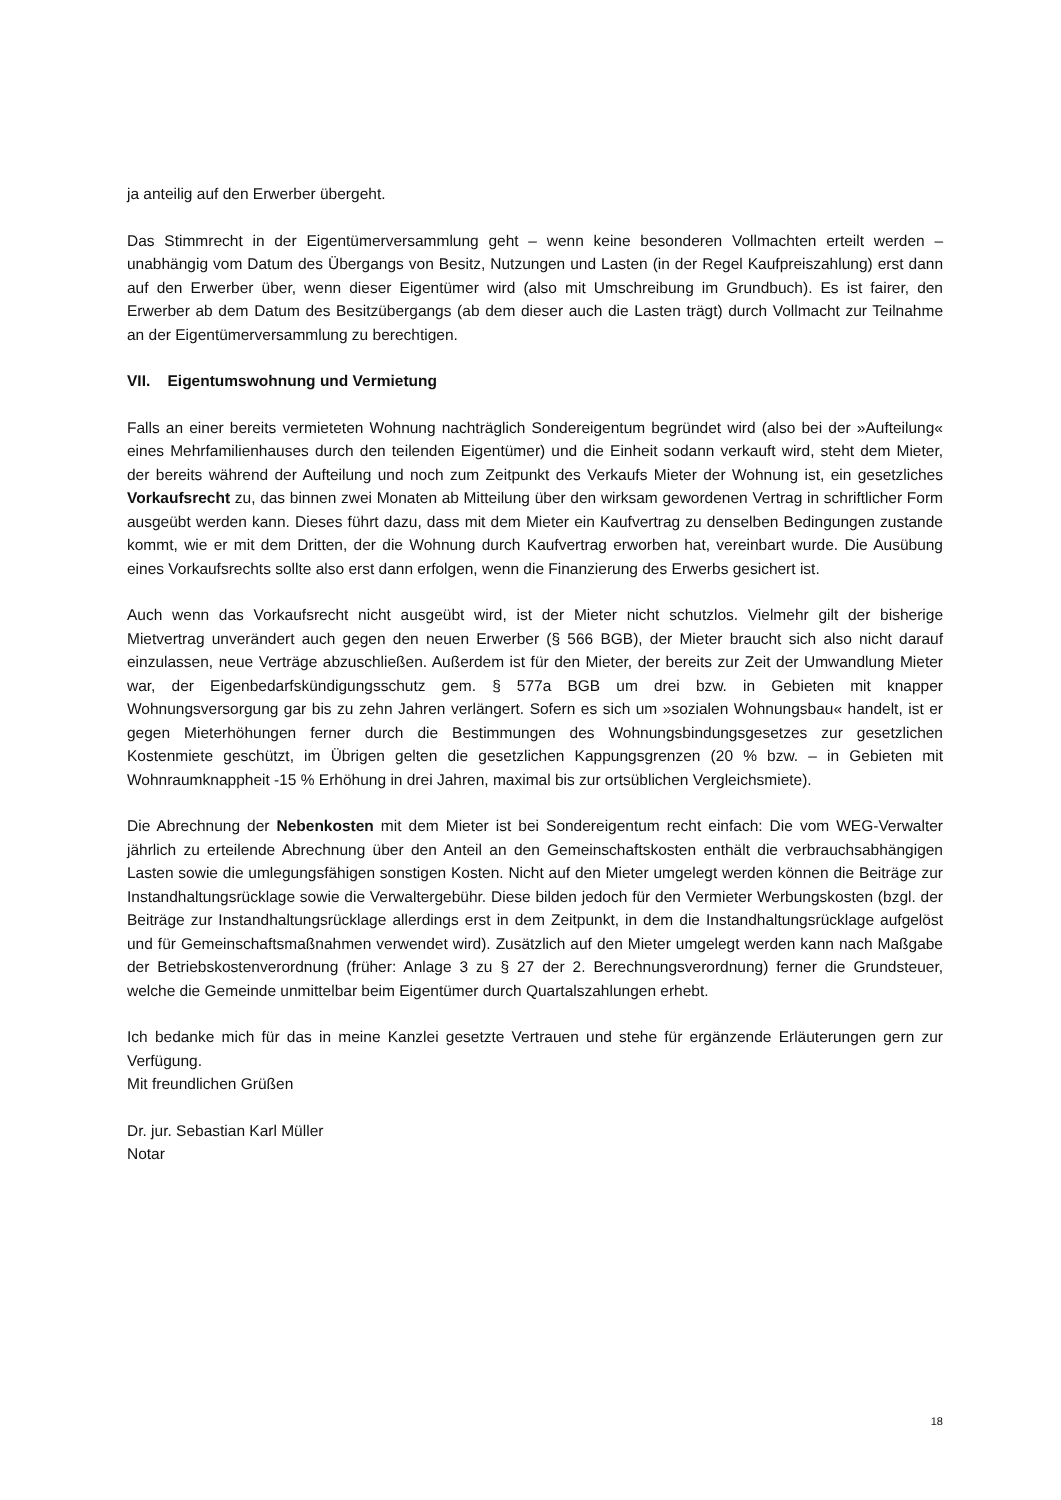ja anteilig auf den Erwerber übergeht.
Das Stimmrecht in der Eigentümerversammlung geht – wenn keine besonderen Vollmachten erteilt werden – unabhängig vom Datum des Übergangs von Besitz, Nutzungen und Lasten (in der Regel Kaufpreiszahlung) erst dann auf den Erwerber über, wenn dieser Eigentümer wird (also mit Umschreibung im Grundbuch). Es ist fairer, den Erwerber ab dem Datum des Besitzübergangs (ab dem dieser auch die Lasten trägt) durch Vollmacht zur Teilnahme an der Eigentümerversammlung zu berechtigen.
VII. Eigentumswohnung und Vermietung
Falls an einer bereits vermieteten Wohnung nachträglich Sondereigentum begründet wird (also bei der »Aufteilung« eines Mehrfamilienhauses durch den teilenden Eigentümer) und die Einheit sodann verkauft wird, steht dem Mieter, der bereits während der Aufteilung und noch zum Zeitpunkt des Verkaufs Mieter der Wohnung ist, ein gesetzliches Vorkaufsrecht zu, das binnen zwei Monaten ab Mitteilung über den wirksam gewordenen Vertrag in schriftlicher Form ausgeübt werden kann. Dieses führt dazu, dass mit dem Mieter ein Kaufvertrag zu denselben Bedingungen zustande kommt, wie er mit dem Dritten, der die Wohnung durch Kaufvertrag erworben hat, vereinbart wurde. Die Ausübung eines Vorkaufsrechts sollte also erst dann erfolgen, wenn die Finanzierung des Erwerbs gesichert ist.
Auch wenn das Vorkaufsrecht nicht ausgeübt wird, ist der Mieter nicht schutzlos. Vielmehr gilt der bisherige Mietvertrag unverändert auch gegen den neuen Erwerber (§ 566 BGB), der Mieter braucht sich also nicht darauf einzulassen, neue Verträge abzuschließen. Außerdem ist für den Mieter, der bereits zur Zeit der Umwandlung Mieter war, der Eigenbedarfskündigungsschutz gem. § 577a BGB um drei bzw. in Gebieten mit knapper Wohnungsversorgung gar bis zu zehn Jahren verlängert. Sofern es sich um »sozialen Wohnungsbau« handelt, ist er gegen Mieterhöhungen ferner durch die Bestimmungen des Wohnungsbindungsgesetzes zur gesetzlichen Kostenmiete geschützt, im Übrigen gelten die gesetzlichen Kappungsgrenzen (20 % bzw. – in Gebieten mit Wohnraumknappheit -15 % Erhöhung in drei Jahren, maximal bis zur ortsüblichen Vergleichsmiete).
Die Abrechnung der Nebenkosten mit dem Mieter ist bei Sondereigentum recht einfach: Die vom WEG-Verwalter jährlich zu erteilende Abrechnung über den Anteil an den Gemeinschaftskosten enthält die verbrauchsabhängigen Lasten sowie die umlegungsfähigen sonstigen Kosten. Nicht auf den Mieter umgelegt werden können die Beiträge zur Instandhaltungsrücklage sowie die Verwaltergebühr. Diese bilden jedoch für den Vermieter Werbungskosten (bzgl. der Beiträge zur Instandhaltungsrücklage allerdings erst in dem Zeitpunkt, in dem die Instandhaltungsrücklage aufgelöst und für Gemeinschaftsmaßnahmen verwendet wird). Zusätzlich auf den Mieter umgelegt werden kann nach Maßgabe der Betriebskostenverordnung (früher: Anlage 3 zu § 27 der 2. Berechnungsverordnung) ferner die Grundsteuer, welche die Gemeinde unmittelbar beim Eigentümer durch Quartalszahlungen erhebt.
Ich bedanke mich für das in meine Kanzlei gesetzte Vertrauen und stehe für ergänzende Erläuterungen gern zur Verfügung.
Mit freundlichen Grüßen
Dr. jur. Sebastian Karl Müller
Notar
18